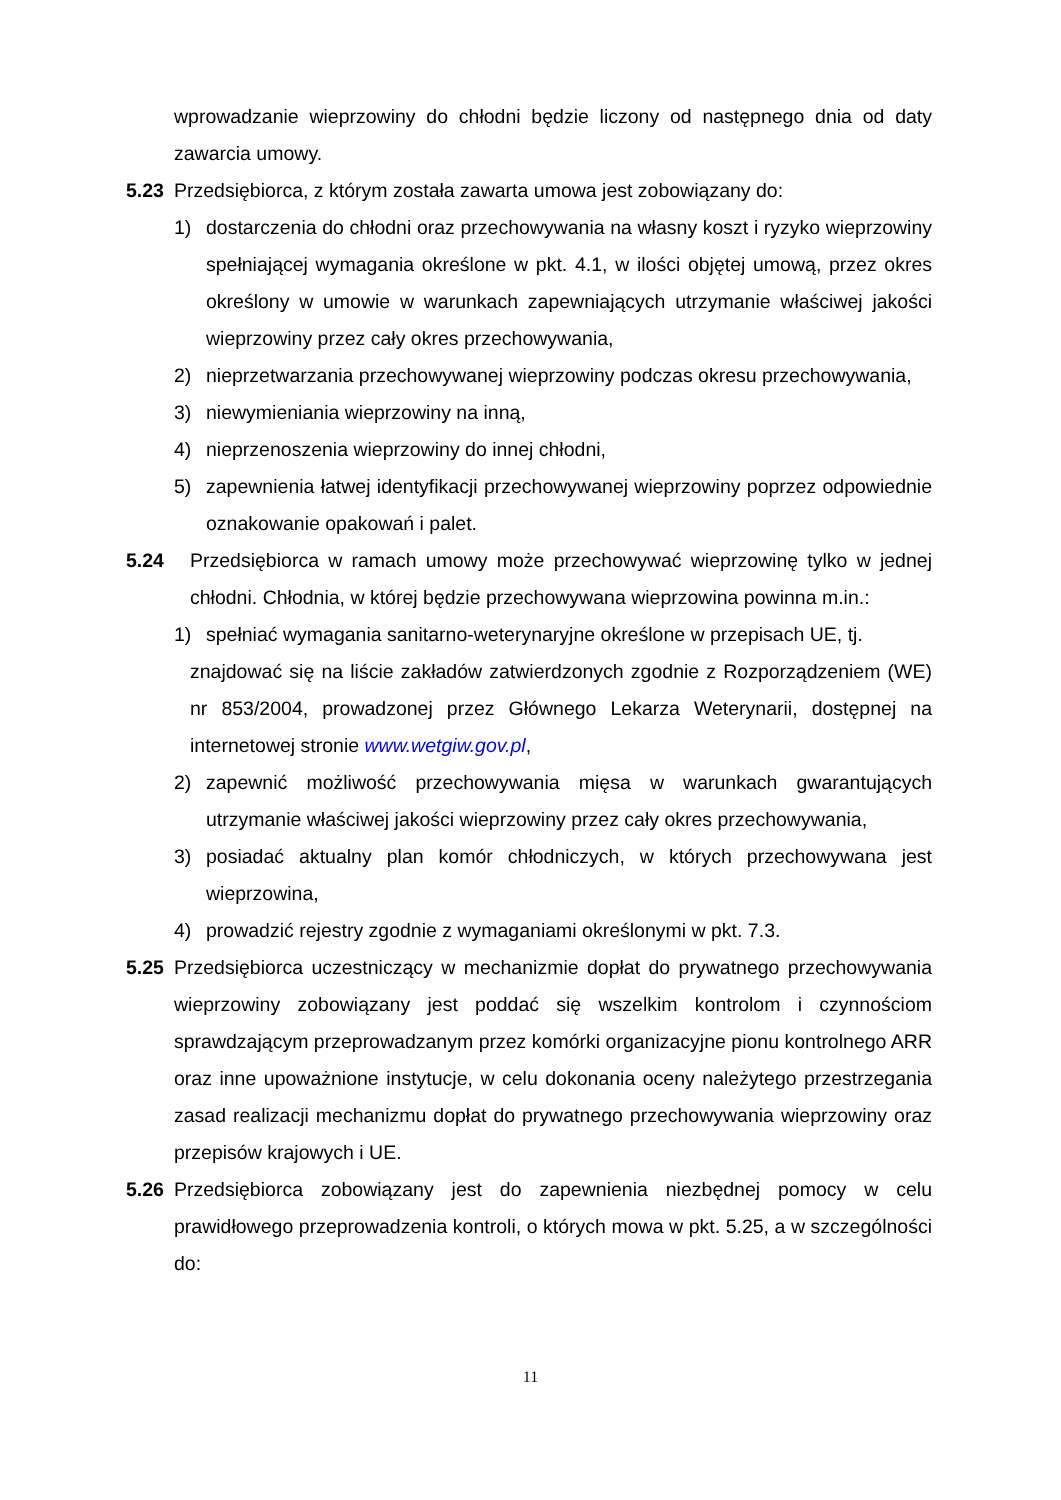wprowadzanie wieprzowiny do chłodni będzie liczony od następnego dnia od daty zawarcia umowy.
5.23 Przedsiębiorca, z którym została zawarta umowa jest zobowiązany do:
1) dostarczenia do chłodni oraz przechowywania na własny koszt i ryzyko wieprzowiny spełniającej wymagania określone w pkt. 4.1, w ilości objętej umową, przez okres określony w umowie w warunkach zapewniających utrzymanie właściwej jakości wieprzowiny przez cały okres przechowywania,
2) nieprzetwarzania przechowywanej wieprzowiny podczas okresu przechowywania,
3) niewymieniania wieprzowiny na inną,
4) nieprzenoszenia wieprzowiny do innej chłodni,
5) zapewnienia łatwej identyfikacji przechowywanej wieprzowiny poprzez odpowiednie oznakowanie opakowań i palet.
5.24 Przedsiębiorca w ramach umowy może przechowywać wieprzowinę tylko w jednej chłodni. Chłodnia, w której będzie przechowywana wieprzowina powinna m.in.:
1) spełniać wymagania sanitarno-weterynaryjne określone w przepisach UE, tj.
znajdować się na liście zakładów zatwierdzonych zgodnie z Rozporządzeniem (WE) nr 853/2004, prowadzonej przez Głównego Lekarza Weterynarii, dostępnej na internetowej stronie www.wetgiw.gov.pl,
2) zapewnić możliwość przechowywania mięsa w warunkach gwarantujących utrzymanie właściwej jakości wieprzowiny przez cały okres przechowywania,
3) posiadać aktualny plan komór chłodniczych, w których przechowywana jest wieprzowina,
4) prowadzić rejestry zgodnie z wymaganiami określonymi w pkt. 7.3.
5.25 Przedsiębiorca uczestniczący w mechanizmie dopłat do prywatnego przechowywania wieprzowiny zobowiązany jest poddać się wszelkim kontrolom i czynnościom sprawdzającym przeprowadzanym przez komórki organizacyjne pionu kontrolnego ARR oraz inne upoważnione instytucje, w celu dokonania oceny należytego przestrzegania zasad realizacji mechanizmu dopłat do prywatnego przechowywania wieprzowiny oraz przepisów krajowych i UE.
5.26 Przedsiębiorca zobowiązany jest do zapewnienia niezbędnej pomocy w celu prawidłowego przeprowadzenia kontroli, o których mowa w pkt. 5.25, a w szczególności do:
11